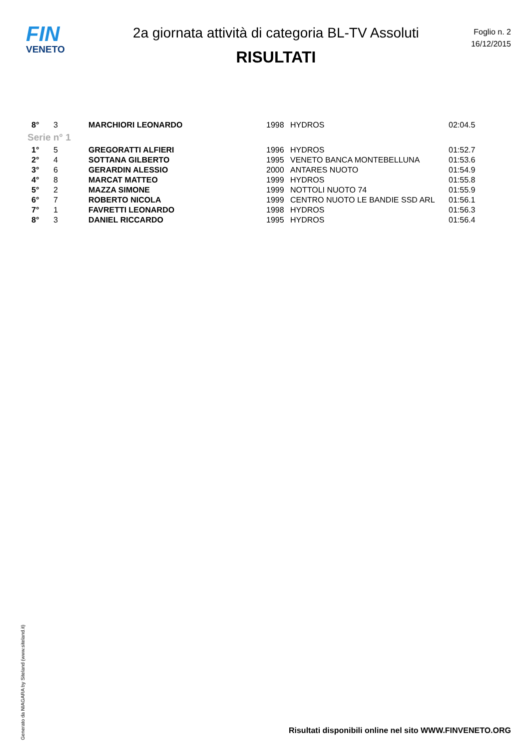FIN
VENETO
2a giornata attività di categoria BL-TV Assoluti
RISULTATI
Foglio n. 2
16/12/2015
| 8° | 3 | MARCHIORI LEONARDO | 1998 | HYDROS | 02:04.5 |
| Serie n° 1 | | | | | |
| 1° | 5 | GREGORATTI ALFIERI | 1996 | HYDROS | 01:52.7 |
| 2° | 4 | SOTTANA GILBERTO | 1995 | VENETO BANCA MONTEBELLUNA | 01:53.6 |
| 3° | 6 | GERARDIN ALESSIO | 2000 | ANTARES NUOTO | 01:54.9 |
| 4° | 8 | MARCAT MATTEO | 1999 | HYDROS | 01:55.8 |
| 5° | 2 | MAZZA SIMONE | 1999 | NOTTOLI NUOTO 74 | 01:55.9 |
| 6° | 7 | ROBERTO NICOLA | 1999 | CENTRO NUOTO LE BANDIE SSD ARL | 01:56.1 |
| 7° | 1 | FAVRETTI LEONARDO | 1998 | HYDROS | 01:56.3 |
| 8° | 3 | DANIEL RICCARDO | 1995 | HYDROS | 01:56.4 |
Generato da NIAGARA by Siteland (www.siteland.it)
Risultati disponibili online nel sito WWW.FINVENETO.ORG